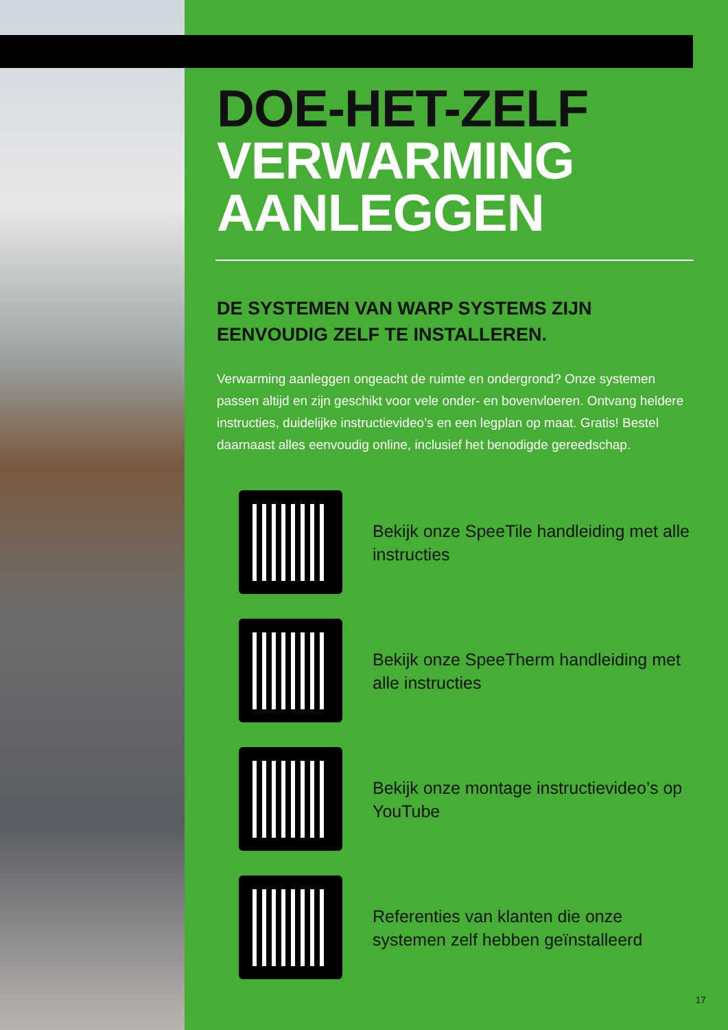DOE-HET-ZELF
VERWARMING
AANLEGGEN
DE SYSTEMEN VAN WARP SYSTEMS ZIJN EENVOUDIG ZELF TE INSTALLEREN.
Verwarming aanleggen ongeacht de ruimte en ondergrond? Onze systemen passen altijd en zijn geschikt voor vele onder- en bovenvloeren. Ontvang heldere instructies, duidelijke instructievideo’s en een legplan op maat. Gratis! Bestel daarnaast alles eenvoudig online, inclusief het benodigde gereedschap.
Bekijk onze SpeeTile handleiding met alle instructies
Bekijk onze SpeeTherm handleiding met alle instructies
Bekijk onze montage instructievideo’s op YouTube
Referenties van klanten die onze systemen zelf hebben geïnstalleerd
17